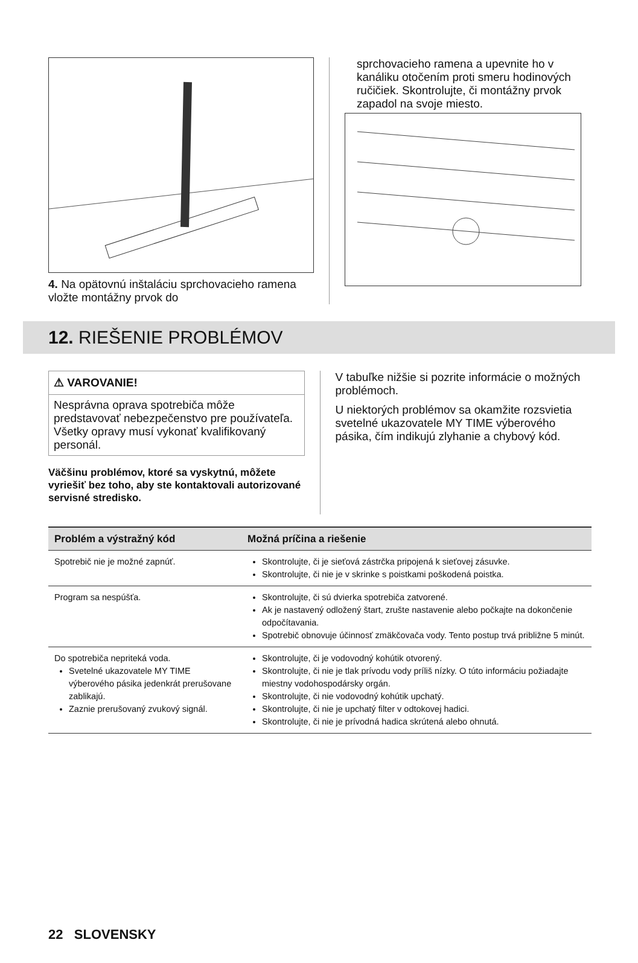4. Na opätovnú inštaláciu sprchovacieho ramena vložte montážny prvok do
sprchovacieho ramena a upevnite ho v kanáliku otočením proti smeru hodinových ručičiek. Skontrolujte, či montážny prvok zapadol na svoje miesto.
12. RIEŠENIE PROBLÉMOV
⚠ VAROVANIE!
Nesprávna oprava spotrebiča môže predstavovať nebezpečenstvo pre používateľa. Všetky opravy musí vykonať kvalifikovaný personál.
Väčšinu problémov, ktoré sa vyskytnú, môžete vyriešiť bez toho, aby ste kontaktovali autorizované servisné stredisko.
V tabuľke nižšie si pozrite informácie o možných problémoch.
U niektorých problémov sa okamžite rozsvietia svetelné ukazovatele MY TIME výberového pásika, čím indikujú zlyhanie a chybový kód.
| Problém a výstražný kód | Možná príčina a riešenie |
| --- | --- |
| Spotrebič nie je možné zapnúť. | Skontrolujte, či je sieťová zástrčka pripojená k sieťovej zásuvke. Skontrolujte, či nie je v skrinke s poistkami poškodená poistka. |
| Program sa nespúšťa. | Skontrolujte, či sú dvierka spotrebiča zatvorené. Ak je nastavený odložený štart, zrušte nastavenie alebo počkajte na dokončenie odpočítavania. Spotrebič obnovuje účinnosť zmäkčovača vody. Tento postup trvá približne 5 minút. |
| Do spotrebiča nepriteká voda. Svetelné ukazovatele MY TIME výberového pásika jedenkrát prerušovane zablikajú. Zaznie prerušovaný zvukový signál. | Skontrolujte, či je vodovodný kohútik otvorený. Skontrolujte, či nie je tlak prívodu vody príliš nízky. O túto informáciu požiadajte miestny vodohospodársky orgán. Skontrolujte, či nie vodovodný kohútik upchatý. Skontrolujte, či nie je upchatý filter v odtokovej hadici. Skontrolujte, či nie je prívodná hadica skrútená alebo ohnutá. |
22 SLOVENSKY